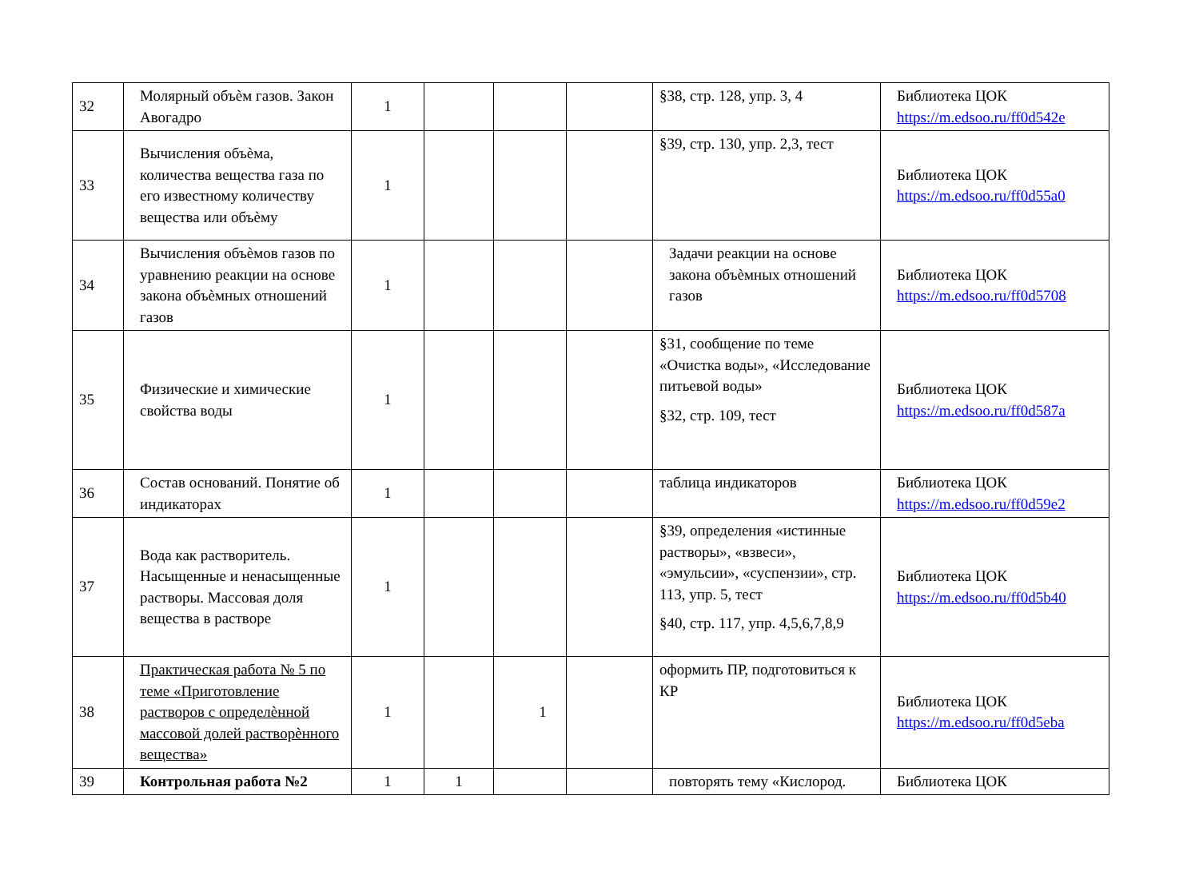| 32 | Молярный объѐм газов. Закон Авогадро | 1 | | | | §38, стр. 128, упр. 3, 4 | Библиотека ЦОК https://m.edsoo.ru/ff0d542e |
| 33 | Вычисления объѐма, количества вещества газа по его известному количеству вещества или объѐму | 1 | | | | §39, стр. 130, упр. 2,3, тест | Библиотека ЦОК https://m.edsoo.ru/ff0d55a0 |
| 34 | Вычисления объѐмов газов по уравнению реакции на основе закона объѐмных отношений газов | 1 | | | | Задачи реакции на основе закона объѐмных отношений газов | Библиотека ЦОК https://m.edsoo.ru/ff0d5708 |
| 35 | Физические и химические свойства воды | 1 | | | | §31, сообщение по теме «Очистка воды», «Исследование питьевой воды» §32, стр. 109, тест | Библиотека ЦОК https://m.edsoo.ru/ff0d587a |
| 36 | Состав оснований. Понятие об индикаторах | 1 | | | | таблица индикаторов | Библиотека ЦОК https://m.edsoo.ru/ff0d59e2 |
| 37 | Вода как растворитель. Насыщенные и ненасыщенные растворы. Массовая доля вещества в растворе | 1 | | | | §39, определения «истинные растворы», «взвеси», «эмульсии», «суспензии», стр. 113, упр. 5, тест §40, стр. 117, упр. 4,5,6,7,8,9 | Библиотека ЦОК https://m.edsoo.ru/ff0d5b40 |
| 38 | Практическая работа № 5 по теме «Приготовление растворов с определѐнной массовой долей растворѐнного вещества» | 1 | | 1 | | оформить ПР, подготовиться к КР | Библиотека ЦОК https://m.edsoo.ru/ff0d5eba |
| 39 | Контрольная работа №2 | 1 | 1 | | | повторять тему «Кислород. | Библиотека ЦОК |